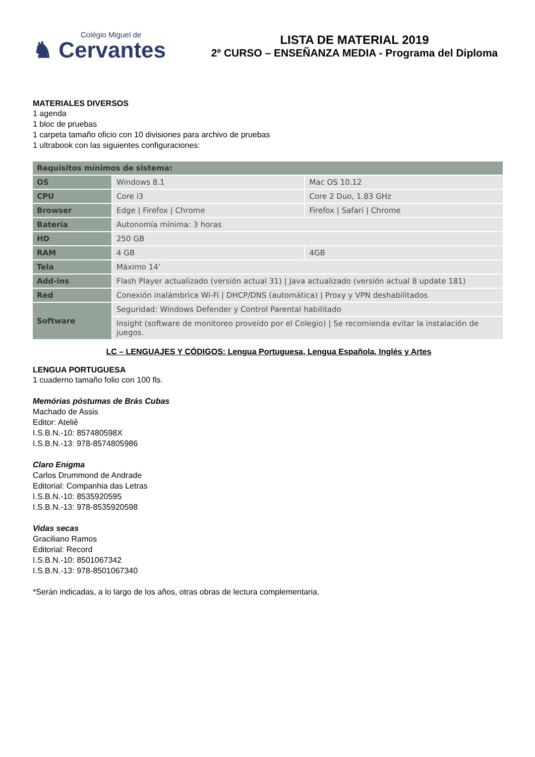Colégio Miguel de
♞ Cervantes
LISTA DE MATERIAL 2019
2º CURSO – ENSEÑANZA MEDIA - Programa del Diploma
MATERIALES DIVERSOS
1 agenda
1 bloc de pruebas
1 carpeta tamaño oficio con 10 divisiones para archivo de pruebas
1 ultrabook con las siguientes configuraciones:
| Requisitos mínimos de sistema: | | |
| --- | --- | --- |
| OS | Windows 8.1 | Mac OS 10.12 |
| CPU | Core i3 | Core 2 Duo, 1.83 GHz |
| Browser | Edge / Firefox / Chrome | Firefox / Safari / Chrome |
| Batería | Autonomía mínima: 3 horas | |
| HD | 250 GB | |
| RAM | 4 GB | 4GB |
| Tela | Máximo 14’ | |
| Add-ins | Flash Player actualizado (versión actual 31) / Java actualizado (versión actual 8 update 181) | |
| Red | Conexión inalámbrica Wi-Fi / DHCP/DNS (automática) / Proxy y VPN deshabilitados | |
| Software | Seguridad: Windows Defender y Control Parental habilitado | |
| | Insight (software de monitoreo proveído por el Colegio) / Se recomienda evitar la instalación de juegos. | |
LC – LENGUAJES Y CÓDIGOS: Lengua Portuguesa, Lengua Española, Inglés y Artes
LENGUA PORTUGUESA
1 cuaderno tamaño folio con 100 fls.
Memórias póstumas de Brás Cubas
Machado de Assis
Editor: Ateliê
I.S.B.N.-10: 857480598X
I.S.B.N.-13: 978-8574805986
Claro Enigma
Carlos Drummond de Andrade
Editorial: Companhia das Letras
I.S.B.N.-10: 8535920595
I.S.B.N.-13: 978-8535920598
Vidas secas
Graciliano Ramos
Editorial: Record
I.S.B.N.-10: 8501067342
I.S.B.N.-13: 978-8501067340
*Serán indicadas, a lo largo de los años, otras obras de lectura complementaria.